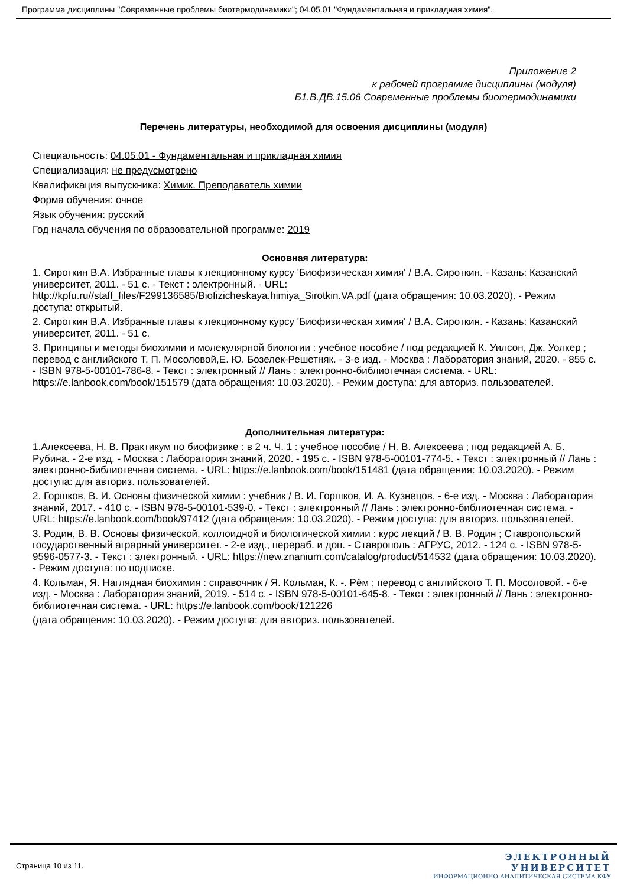Программа дисциплины "Современные проблемы биотермодинамики"; 04.05.01 "Фундаментальная и прикладная химия".
Приложение 2
к рабочей программе дисциплины (модуля)
Б1.В.ДВ.15.06 Современные проблемы биотермодинамики
Перечень литературы, необходимой для освоения дисциплины (модуля)
Специальность: 04.05.01 - Фундаментальная и прикладная химия
Специализация: не предусмотрено
Квалификация выпускника: Химик. Преподаватель химии
Форма обучения: очное
Язык обучения: русский
Год начала обучения по образовательной программе: 2019
Основная литература:
1. Сироткин В.А. Избранные главы к лекционному курсу 'Биофизическая химия' / В.А. Сироткин. - Казань: Казанский университет, 2011. - 51 с. - Текст : электронный. - URL: http://kpfu.ru//staff_files/F299136585/Biofizicheskaya.himiya_Sirotkin.VA.pdf (дата обращения: 10.03.2020). - Режим доступа: открытый.
2. Сироткин В.А. Избранные главы к лекционному курсу 'Биофизическая химия' / В.А. Сироткин. - Казань: Казанский университет, 2011. - 51 с.
3. Принципы и методы биохимии и молекулярной биологии : учебное пособие / под редакцией К. Уилсон, Дж. Уолкер ; перевод с английского Т. П. Мосоловой,Е. Ю. Бозелек-Решетняк. - 3-е изд. - Москва : Лаборатория знаний, 2020. - 855 с. - ISBN 978-5-00101-786-8. - Текст : электронный // Лань : электронно-библиотечная система. - URL: https://e.lanbook.com/book/151579 (дата обращения: 10.03.2020). - Режим доступа: для авториз. пользователей.
Дополнительная литература:
1.Алексеева, Н. В. Практикум по биофизике : в 2 ч. Ч. 1 : учебное пособие / Н. В. Алексеева ; под редакцией А. Б. Рубина. - 2-е изд. - Москва : Лаборатория знаний, 2020. - 195 с. - ISBN 978-5-00101-774-5. - Текст : электронный // Лань : электронно-библиотечная система. - URL: https://e.lanbook.com/book/151481 (дата обращения: 10.03.2020). - Режим доступа: для авториз. пользователей.
2. Горшков, В. И. Основы физической химии : учебник / В. И. Горшков, И. А. Кузнецов. - 6-е изд. - Москва : Лаборатория знаний, 2017. - 410 с. - ISBN 978-5-00101-539-0. - Текст : электронный // Лань : электронно-библиотечная система. - URL: https://e.lanbook.com/book/97412 (дата обращения: 10.03.2020). - Режим доступа: для авториз. пользователей.
3. Родин, В. В. Основы физической, коллоидной и биологической химии : курс лекций / В. В. Родин ; Ставропольский государственный аграрный университет. - 2-е изд., перераб. и доп. - Ставрополь : АГРУС, 2012. - 124 с. - ISBN 978-5-9596-0577-3. - Текст : электронный. - URL: https://new.znanium.com/catalog/product/514532 (дата обращения: 10.03.2020). - Режим доступа: по подписке.
4. Кольман, Я. Наглядная биохимия : справочник / Я. Кольман, К. -. Рём ; перевод с английского Т. П. Мосоловой. - 6-е изд. - Москва : Лаборатория знаний, 2019. - 514 с. - ISBN 978-5-00101-645-8. - Текст : электронный // Лань : электронно-библиотечная система. - URL: https://e.lanbook.com/book/121226
(дата обращения: 10.03.2020). - Режим доступа: для авториз. пользователей.
Страница 10 из 11.
ЭЛЕКТРОННЫЙ
УНИВЕРСИТЕТ
ИНФОРМАЦИОННО-АНАЛИТИЧЕСКАЯ СИСТЕМА КФУ